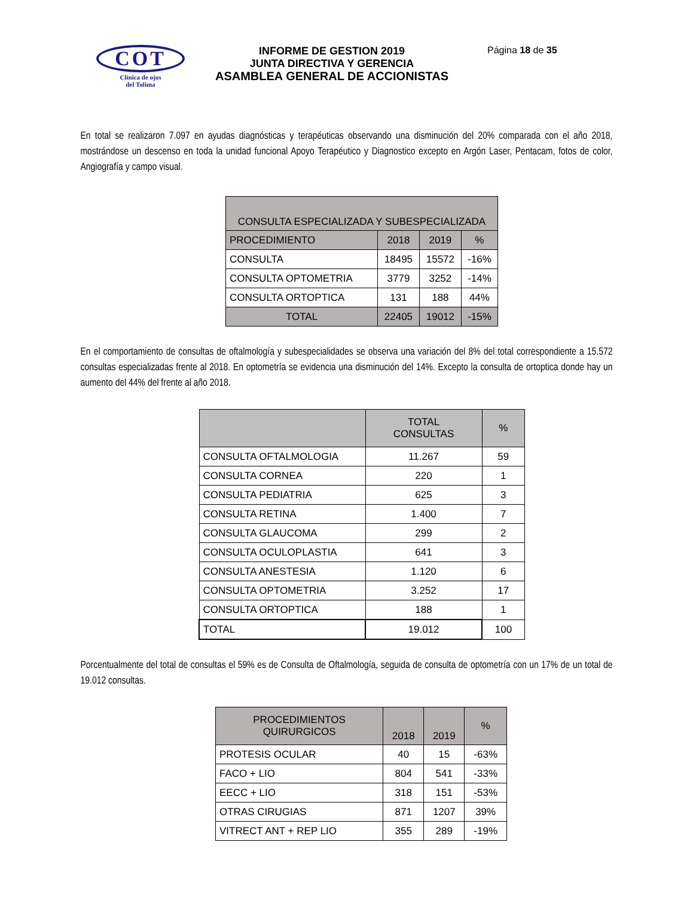COT
Clínica de ojos
del Tolima
INFORME DE GESTION 2019
JUNTA DIRECTIVA Y GERENCIA
ASAMBLEA GENERAL DE ACCIONISTAS
Página 18 de 35
En total se realizaron 7.097 en ayudas diagnósticas y terapéuticas observando una disminución del 20% comparada con el año 2018, mostrándose un descenso en toda la unidad funcional Apoyo Terapéutico y Diagnostico excepto en Argón Laser, Pentacam, fotos de color, Angiografía y campo visual.
| CONSULTA ESPECIALIZADA Y SUBESPECIALIZADA | | | |
| --- | --- | --- | --- |
| PROCEDIMIENTO | 2018 | 2019 | % |
| CONSULTA | 18495 | 15572 | -16% |
| CONSULTA OPTOMETRIA | 3779 | 3252 | -14% |
| CONSULTA ORTOPTICA | 131 | 188 | 44% |
| TOTAL | 22405 | 19012 | -15% |
En el comportamiento de consultas de oftalmología y subespecialidades se observa una variación del 8% del total correspondiente a 15.572 consultas especializadas frente al 2018. En optometría se evidencia una disminución del 14%. Excepto la consulta de ortoptica donde hay un aumento del 44% del frente al año 2018.
| | TOTAL CONSULTAS | % |
| --- | --- | --- |
| CONSULTA OFTALMOLOGIA | 11.267 | 59 |
| CONSULTA CORNEA | 220 | 1 |
| CONSULTA PEDIATRIA | 625 | 3 |
| CONSULTA RETINA | 1.400 | 7 |
| CONSULTA GLAUCOMA | 299 | 2 |
| CONSULTA OCULOPLASTIA | 641 | 3 |
| CONSULTA ANESTESIA | 1.120 | 6 |
| CONSULTA OPTOMETRIA | 3.252 | 17 |
| CONSULTA ORTOPTICA | 188 | 1 |
| TOTAL | 19.012 | 100 |
Porcentualmente del total de consultas el 59% es de Consulta de Oftalmología, seguida de consulta de optometría con un 17% de un total de 19.012 consultas.
| PROCEDIMIENTOS QUIRURGICOS | 2018 | 2019 | % |
| --- | --- | --- | --- |
| PROTESIS OCULAR | 40 | 15 | -63% |
| FACO + LIO | 804 | 541 | -33% |
| EECC + LIO | 318 | 151 | -53% |
| OTRAS CIRUGIAS | 871 | 1207 | 39% |
| VITRECT ANT + REP LIO | 355 | 289 | -19% |